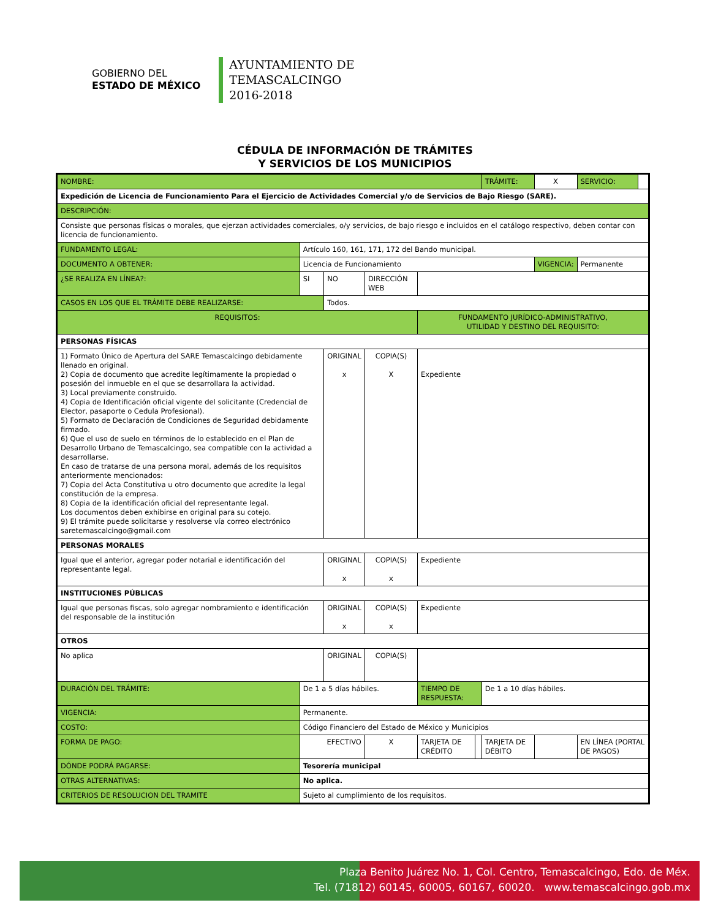GOBIERNO DEL
ESTADO DE MÉXICO
AYUNTAMIENTO DE
TEMASCALCINGO
2016-2018
CÉDULA DE INFORMACIÓN DE TRÁMITES
Y SERVICIOS DE LOS MUNICIPIOS
| NOMBRE: | | | | | | TRÁMITE: | X | SERVICIO: | |
| Expedición de Licencia de Funcionamiento Para el Ejercicio de Actividades Comercial y/o de Servicios de Bajo Riesgo (SARE). | | | | | | | | | |
| DESCRIPCIÓN: | | | | | | | | | |
| Consiste que personas físicas o morales, que ejerzan actividades comerciales, o/y servicios, de bajo riesgo e incluidos en el catálogo respectivo, deben contar con licencia de funcionamiento. | | | | | | | | | |
| FUNDAMENTO LEGAL: | Artículo 160, 161, 171, 172 del Bando municipal. | | | | | | | | |
| DOCUMENTO A OBTENER: | Licencia de Funcionamiento | | | | | | VIGENCIA: | Permanente | |
| ¿SE REALIZA EN LÍNEA?: | SI | NO | DIRECCIÓN WEB | | | | | | |
| CASOS EN LOS QUE EL TRÁMITE DEBE REALIZARSE: | | Todos. | | | | | | | |
| REQUISITOS: | | | | FUNDAMENTO JURÍDICO-ADMINISTRATIVO, UTILIDAD Y DESTINO DEL REQUISITO: | | | | | |
| PERSONAS FÍSICAS | | | | | | | | | |
| 1) Formato Único de Apertura del SARE Temascalcingo debidamente llenado en original. 2) Copia de documento que acredite legítimamente la propiedad o posesión del inmueble en el que se desarrollara la actividad. 3) Local previamente construido. 4) Copia de Identificación oficial vigente del solicitante (Credencial de Elector, pasaporte o Cedula Profesional). 5) Formato de Declaración de Condiciones de Seguridad debidamente firmado. 6) Que el uso de suelo en términos de lo establecido en el Plan de Desarrollo Urbano de Temascalcingo, sea compatible con la actividad a desarrollarse. En caso de tratarse de una persona moral, además de los requisitos anteriormente mencionados: 7) Copia del Acta Constitutiva u otro documento que acredite la legal constitución de la empresa. 8) Copia de la identificación oficial del representante legal. Los documentos deben exhibirse en original para su cotejo. 9) El trámite puede solicitarse y resolverse vía correo electrónico saretemascalcingo@gmail.com | | ORIGINAL x | COPIA(S) X | Expediente | | | | | |
| PERSONAS MORALES | | | | | | | | | |
| Igual que el anterior, agregar poder notarial e identificación del representante legal. | | ORIGINAL x | COPIA(S) x | Expediente | | | | | |
| INSTITUCIONES PÚBLICAS | | | | | | | | | |
| Igual que personas fiscas, solo agregar nombramiento e identificación del responsable de la institución | | ORIGINAL x | COPIA(S) x | Expediente | | | | | |
| OTROS | | | | | | | | | |
| No aplica | | ORIGINAL | COPIA(S) | | | | | | |
| DURACIÓN DEL TRÁMITE: | De 1 a 5 días hábiles. | | | TIEMPO DE RESPUESTA: | | De 1 a 10 días hábiles. | | | |
| VIGENCIA: | Permanente. | | | | | | | | |
| COSTO: | Código Financiero del Estado de México y Municipios | | | | | | | | |
| FORMA DE PAGO: | EFECTIVO | | X | TARJETA DE CRÉDITO | | TARJETA DE DÉBITO | | EN LÍNEA (PORTAL DE PAGOS) | |
| DÓNDE PODRÁ PAGARSE: | Tesorería municipal | | | | | | | | |
| OTRAS ALTERNATIVAS: | No aplica. | | | | | | | | |
| CRITERIOS DE RESOLUCION DEL TRAMITE | Sujeto al cumplimiento de los requisitos. | | | | | | | | |
Plaza Benito Juárez No. 1, Col. Centro, Temascalcingo, Edo. de Méx.
Tel. (71812) 60145, 60005, 60167, 60020. www.temascalcingo.gob.mx